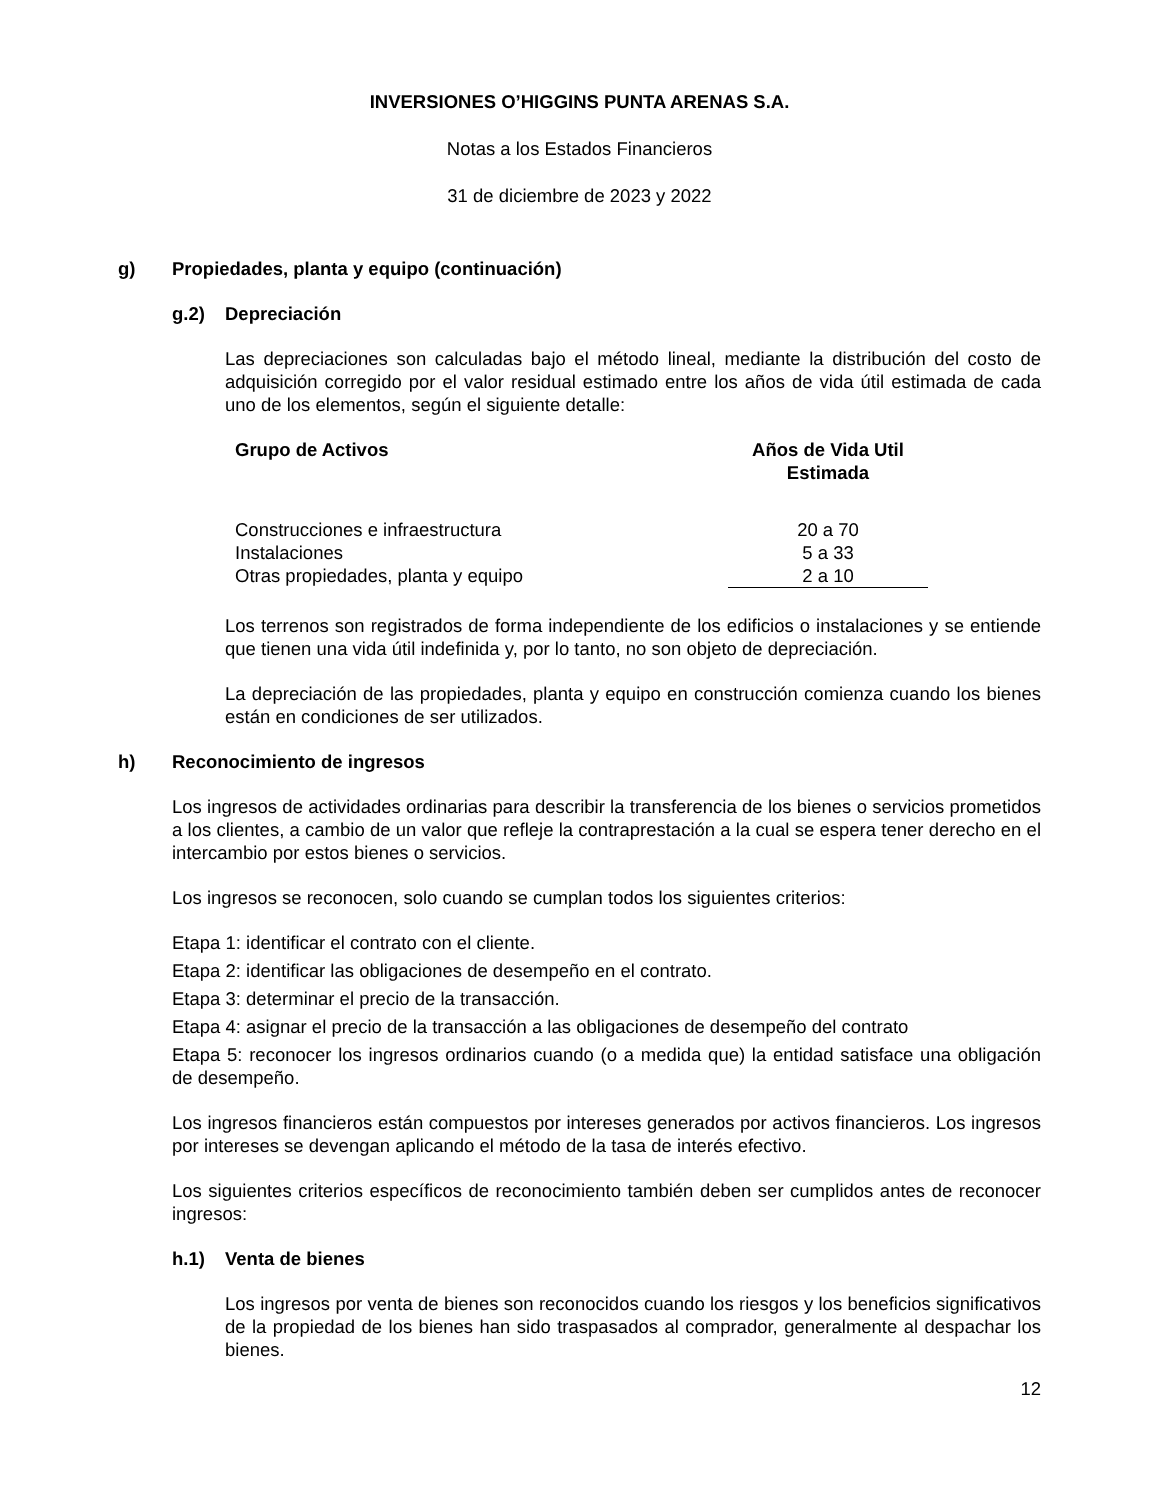INVERSIONES O’HIGGINS PUNTA ARENAS S.A.
Notas a los Estados Financieros
31 de diciembre de 2023 y 2022
g) Propiedades, planta y equipo (continuación)
g.2) Depreciación
Las depreciaciones son calculadas bajo el método lineal, mediante la distribución del costo de adquisición corregido por el valor residual estimado entre los años de vida útil estimada de cada uno de los elementos, según el siguiente detalle:
| Grupo de Activos | Años de Vida Util Estimada |
| --- | --- |
| Construcciones e infraestructura | 20 a 70 |
| Instalaciones | 5 a 33 |
| Otras propiedades, planta y equipo | 2 a 10 |
Los terrenos son registrados de forma independiente de los edificios o instalaciones y se entiende que tienen una vida útil indefinida y, por lo tanto, no son objeto de depreciación.
La depreciación de las propiedades, planta y equipo en construcción comienza cuando los bienes están en condiciones de ser utilizados.
h) Reconocimiento de ingresos
Los ingresos de actividades ordinarias para describir la transferencia de los bienes o servicios prometidos a los clientes, a cambio de un valor que refleje la contraprestación a la cual se espera tener derecho en el intercambio por estos bienes o servicios.
Los ingresos se reconocen, solo cuando se cumplan todos los siguientes criterios:
Etapa 1: identificar el contrato con el cliente.
Etapa 2: identificar las obligaciones de desempeño en el contrato.
Etapa 3: determinar el precio de la transacción.
Etapa 4: asignar el precio de la transacción a las obligaciones de desempeño del contrato
Etapa 5: reconocer los ingresos ordinarios cuando (o a medida que) la entidad satisface una obligación de desempeño.
Los ingresos financieros están compuestos por intereses generados por activos financieros. Los ingresos por intereses se devengan aplicando el método de la tasa de interés efectivo.
Los siguientes criterios específicos de reconocimiento también deben ser cumplidos antes de reconocer ingresos:
h.1) Venta de bienes
Los ingresos por venta de bienes son reconocidos cuando los riesgos y los beneficios significativos de la propiedad de los bienes han sido traspasados al comprador, generalmente al despachar los bienes.
12